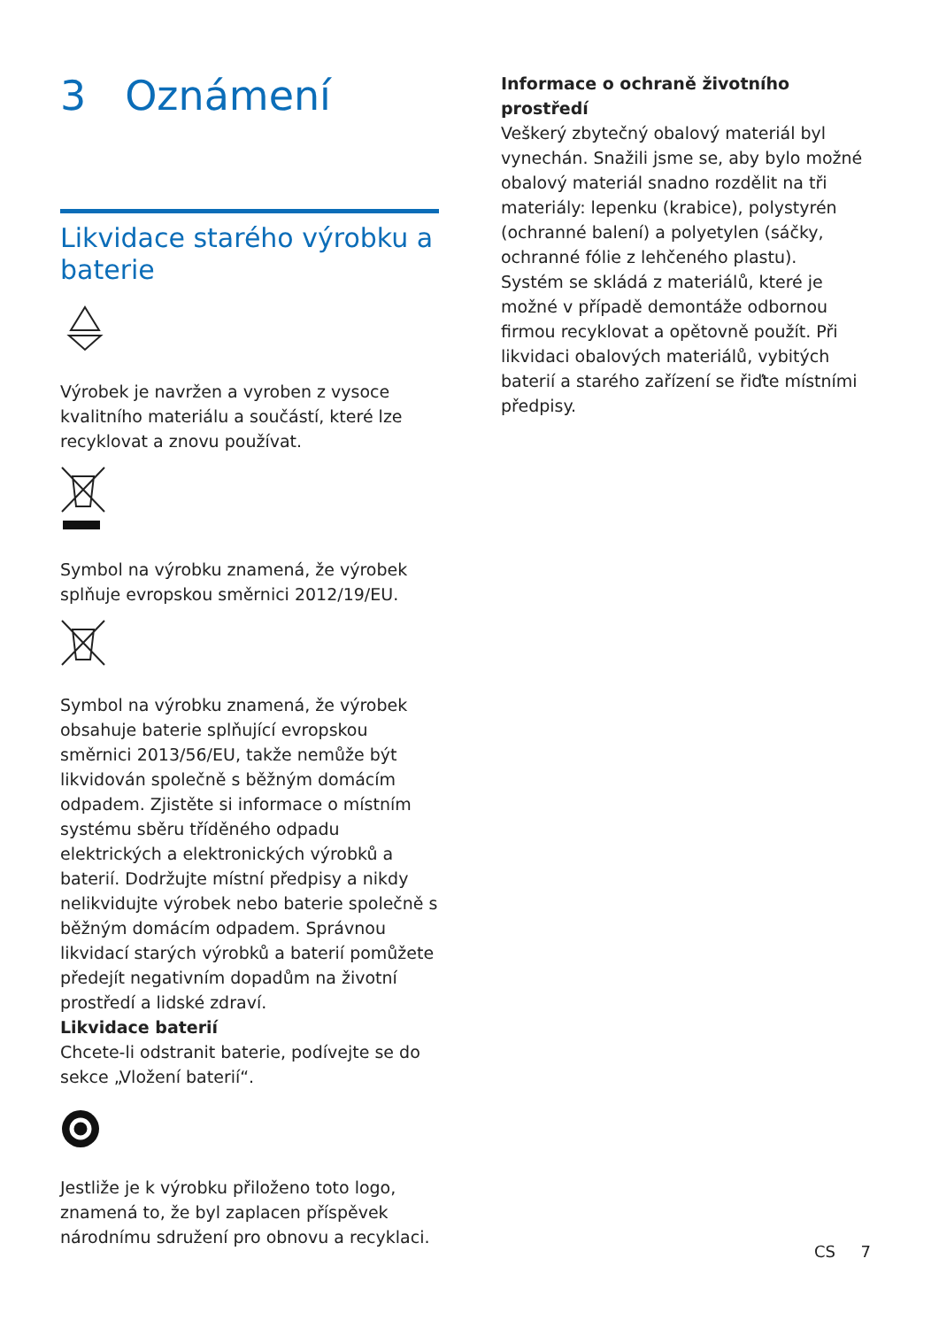3 Oznámení
Likvidace starého výrobku a baterie
Výrobek je navržen a vyroben z vysoce kvalitního materiálu a součástí, které lze recyklovat a znovu používat.
Symbol na výrobku znamená, že výrobek splňuje evropskou směrnici 2012/19/EU.
Symbol na výrobku znamená, že výrobek obsahuje baterie splňující evropskou směrnici 2013/56/EU, takže nemůže být likvidován společně s běžným domácím odpadem. Zjistěte si informace o místním systému sběru tříděného odpadu elektrických a elektronických výrobků a baterií. Dodržujte místní předpisy a nikdy nelikvidujte výrobek nebo baterie společně s běžným domácím odpadem. Správnou likvidací starých výrobků a baterií pomůžete předejít negativním dopadům na životní prostředí a lidské zdraví.
Likvidace baterií
Chcete-li odstranit baterie, podívejte se do sekce „Vložení baterií“.
Jestliže je k výrobku přiloženo toto logo, znamená to, že byl zaplacen příspěvek národnímu sdružení pro obnovu a recyklaci.
Informace o ochraně životního prostředí
Veškerý zbytečný obalový materiál byl vynechán. Snažili jsme se, aby bylo možné obalový materiál snadno rozdělit na tři materiály: lepenku (krabice), polystyrén (ochranné balení) a polyetylen (sáčky, ochranné fólie z lehčeného plastu).
Systém se skládá z materiálů, které je možné v případě demontáže odbornou firmou recyklovat a opětovně použít. Při likvidaci obalových materiálů, vybitých baterií a starého zařízení se řiďte místními předpisy.
CS 7